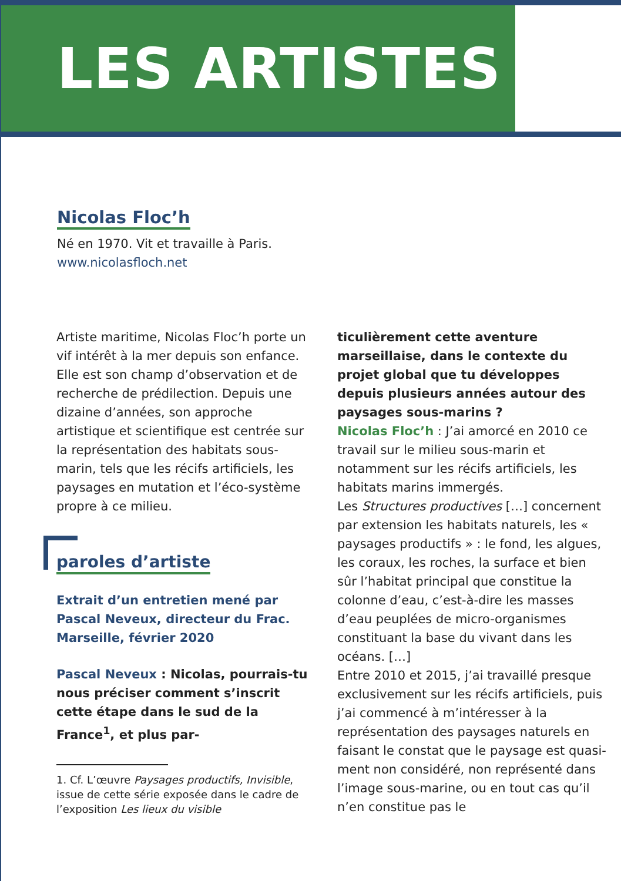LES ARTISTES
Nicolas Floc’h
Né en 1970. Vit et travaille à Paris.
www.nicolasfloch.net
Artiste maritime, Nicolas Floc’h porte un vif intérêt à la mer depuis son enfance. Elle est son champ d’observation et de recherche de prédilection. Depuis une dizaine d’années, son approche artistique et scientifique est centrée sur la représentation des habitats sous-marin, tels que les récifs artificiels, les paysages en mutation et l’éco-système propre à ce milieu.
paroles d’artiste
Extrait d’un entretien mené par Pascal Neveux, directeur du Frac. Marseille, février 2020
Pascal Neveux : Nicolas, pourrais-tu nous préciser comment s’inscrit cette étape dans le sud de la France<sup>1</sup>, et plus par-
1. Cf. L’œuvre Paysages productifs, Invisible, issue de cette série exposée dans le cadre de l’exposition Les lieux du visible
ticulièrement cette aventure marseillaise, dans le contexte du projet global que tu développes depuis plusieurs années autour des paysages sous-marins ?
Nicolas Floc’h : J’ai amorcé en 2010 ce travail sur le milieu sous-marin et notamment sur les récifs artificiels, les habitats marins immergés.
Les Structures productives […] concernent par extension les habitats naturels, les « paysages productifs » : le fond, les algues, les coraux, les roches, la surface et bien sûr l’habitat principal que constitue la colonne d’eau, c’est-à-dire les masses d’eau peuplées de micro-organismes constituant la base du vivant dans les océans. […]
Entre 2010 et 2015, j’ai travaillé presque exclusivement sur les récifs artificiels, puis j’ai commencé à m’intéresser à la représentation des paysages naturels en faisant le constat que le paysage est quasi-ment non considéré, non représenté dans l’image sous-marine, ou en tout cas qu’il n’en constitue pas le